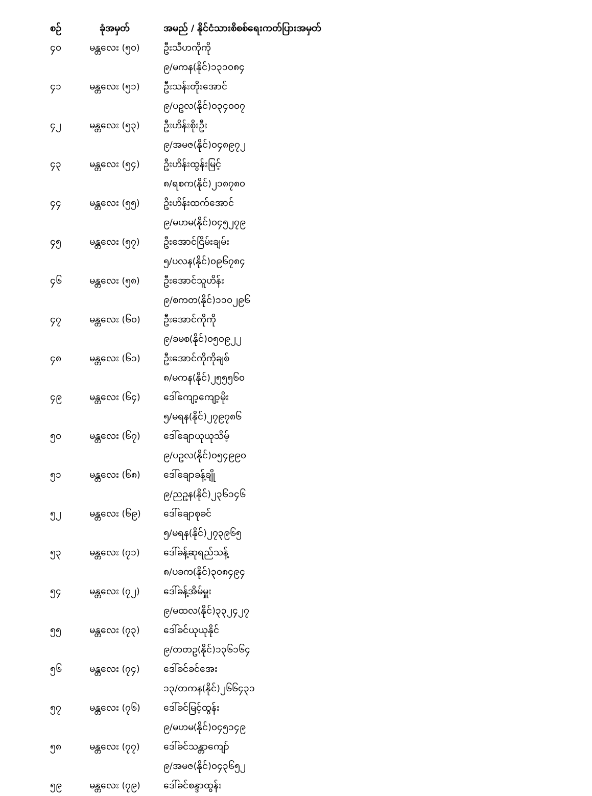| စဉ် | ခုံအမှတ် | အမည် / နိုင်ငံသားစိစစ်ရေးကတ်ပြားအမှတ် |
| --- | --- | --- |
| ၄၀ | မန္တလေး (၅၀) | ဦးသီဟကိုကို |
| | | ၉/မကန(နိုင်)၁၃၁၀၈၄ |
| ၄၁ | မန္တလေး (၅၁) | ဦးသန်းတိုးအောင် |
| | | ၉/ပဥလ(နိုင်)၀၃၄၀၀၇ |
| ၄၂ | မန္တလေး (၅၃) | ဦးဟိန်းစိုးဦး |
| | | ၉/အမဇ(နိုင်)၀၄၈၉၇၂ |
| ၄၃ | မန္တလေး (၅၄) | ဦးဟိန်းထွန်းမြင့် |
| | | ၈/ရစက(နိုင်)၂၁၈၇၈၀ |
| ၄၄ | မန္တလေး (၅၅) | ဦးဟိန်းထက်အောင် |
| | | ၉/မဟမ(နိုင်)၀၄၅၂၇၉ |
| ၄၅ | မန္တလေး (၅၇) | ဦးအောင်ငြိမ်းချမ်း |
| | | ၅/ပလန(နိုင်)၀၉၆၇၈၄ |
| ၄၆ | မန္တလေး (၅၈) | ဦးအောင်သူဟိန်း |
| | | ၉/စကတ(နိုင်)၁၁၀၂၉၆ |
| ၄၇ | မန္တလေး (၆၀) | ဦးအောင်ကိုကို |
| | | ၉/ခမစ(နိုင်)၀၅၀၉၂၂ |
| ၄၈ | မန္တလေး (၆၁) | ဦးအောင်ကိုကိုချစ် |
| | | ၈/မကန(နိုင်)၂၅၅၅၆၀ |
| ၄၉ | မန္တလေး (၆၄) | ဒေါ်ကျော့ကျော့မိုး |
| | | ၅/မရန(နိုင်)၂၇၉၇၈၆ |
| ၅၀ | မန္တလေး (၆၇) | ဒေါ်ချောယုယုသိမ့် |
| | | ၉/ပဥလ(နိုင်)၀၅၄၉၉၀ |
| ၅၁ | မန္တလေး (၆၈) | ဒေါ်ချောခန့်ချို |
| | | ၉/ညဥန(နိုင်)၂၃၆၁၄၆ |
| ၅၂ | မန္တလေး (၆၉) | ဒေါ်ချောစုခင် |
| | | ၅/မရန(နိုင်)၂၇၃၉၆၅ |
| ၅၃ | မန္တလေး (၇၁) | ဒေါ်ခန့်ဆုရည်သန့် |
| | | ၈/ပခက(နိုင်)၃၀၈၄၉၄ |
| ၅၄ | မန္တလေး (၇၂) | ဒေါ်ခန့်အိမ်မှူး |
| | | ၉/မထလ(နိုင်)၃၃၂၄၂၇ |
| ၅၅ | မန္တလေး (၇၃) | ဒေါ်ခင်ယုယုနိုင် |
| | | ၉/တတဥ(နိုင်)၁၃၆၁၆၄ |
| ၅၆ | မန္တလေး (၇၄) | ဒေါ်ခင်ခင်အေး |
| | | ၁၃/တကန(နိုင်)၂၆၆၄၃၁ |
| ၅၇ | မန္တလေး (၇၆) | ဒေါ်ခင်မြင့်ထွန်း |
| | | ၉/မဟမ(နိုင်)၀၄၅၁၄၉ |
| ၅၈ | မန္တလေး (၇၇) | ဒေါ်ခင်သန္တာကျော် |
| | | ၉/အမဇ(နိုင်)၀၄၃၆၅၂ |
| ၅၉ | မန္တလေး (၇၉) | ဒေါ်ခင်စန္ဒာထွန်း |